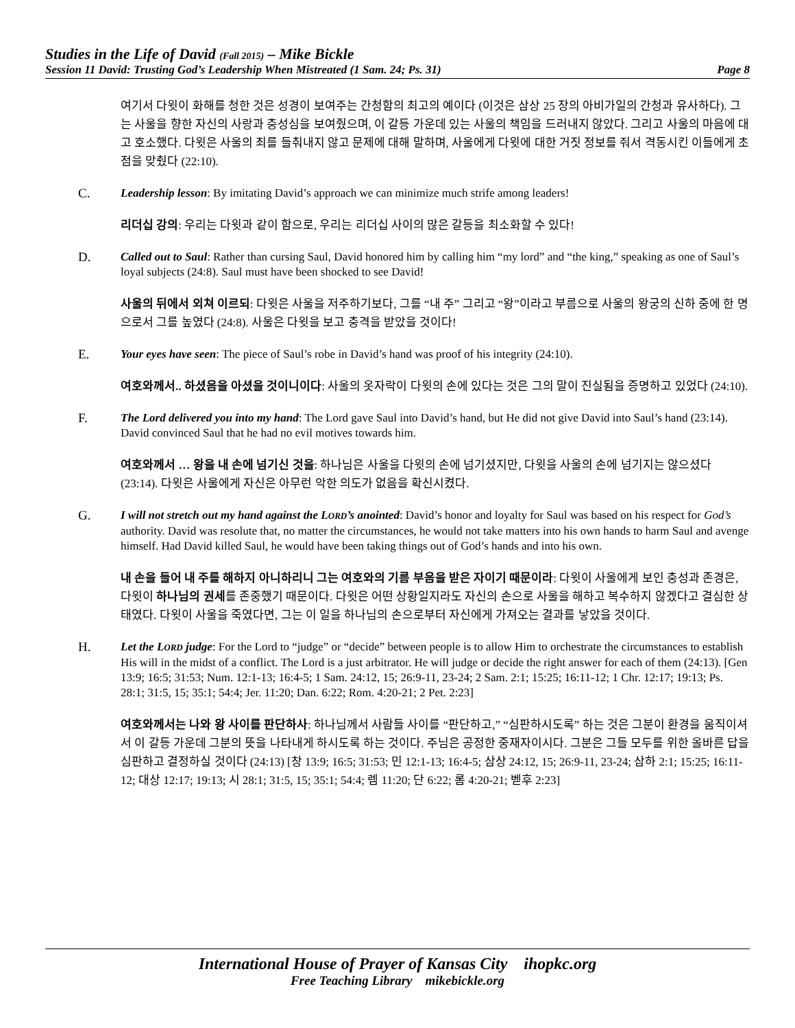Studies in the Life of David (Fall 2015) – Mike Bickle
Session 11 David: Trusting God’s Leadership When Mistreated (1 Sam. 24; Ps. 31) Page 8
여기서 다윗이 화해를 청한 것은 성경이 보여주는 간청함의 최고의 예이다 (이것은 삼상 25 장의 아비가일의 간청과 유사하다). 그는 사울을 향한 자신의 사랑과 충성심을 보여줬으며, 이 갈등 가운데 있는 사울의 책임을 드러내지 않았다. 그리고 사울의 마음에 대고 호소했다. 다윗은 사울의 죄를 들춰내지 않고 문제에 대해 말하며, 사울에게 다윗에 대한 거짓 정보를 줘서 격동시킨 이들에게 초점을 맞췄다 (22:10).
C. Leadership lesson: By imitating David’s approach we can minimize much strife among leaders!
리더십 강의: 우리는 다윗과 같이 함으로, 우리는 리더십 사이의 많은 갈등을 최소화할 수 있다!
D. Called out to Saul: Rather than cursing Saul, David honored him by calling him “my lord” and “the king,” speaking as one of Saul’s loyal subjects (24:8). Saul must have been shocked to see David!
사울의 뒤에서 외쳐 이르되: 다윗은 사울을 저주하기보다, 그를 “내 주” 그리고 “왕”이라고 부름으로 사울의 왕궁의 신하 중에 한 명으로서 그를 높였다 (24:8). 사울은 다윗을 보고 충격을 받았을 것이다!
E. Your eyes have seen: The piece of Saul’s robe in David’s hand was proof of his integrity (24:10).
여호와께서.. 하셨음을 아셨을 것이니이다: 사울의 옷자락이 다윗의 손에 있다는 것은 그의 말이 진실됨을 증명하고 있었다 (24:10).
F. The Lord delivered you into my hand: The Lord gave Saul into David’s hand, but He did not give David into Saul’s hand (23:14). David convinced Saul that he had no evil motives towards him.
여호와께서 … 왕을 내 손에 넘기신 것을: 하나님은 사울을 다윗의 손에 넘기셨지만, 다윗을 사울의 손에 넘기지는 않으셨다 (23:14). 다윗은 사울에게 자신은 아무런 악한 의도가 없음을 확신시켰다.
G. I will not stretch out my hand against the LORD’s anointed: David’s honor and loyalty for Saul was based on his respect for God’s authority. David was resolute that, no matter the circumstances, he would not take matters into his own hands to harm Saul and avenge himself. Had David killed Saul, he would have been taking things out of God’s hands and into his own.
내 손을 들어 내 주를 해하지 아니하리니 그는 여호와의 기름 부음을 받은 자이기 때문이라: 다윗이 사울에게 보인 충성과 존경은, 다윗이 하나님의 권세를 존중했기 때문이다. 다윗은 어떤 상황일지라도 자신의 손으로 사울을 해하고 복수하지 않겠다고 결심한 상태였다. 다윗이 사울을 죽였다면, 그는 이 일을 하나님의 손으로부터 자신에게 가져오는 결과를 낳았을 것이다.
H. Let the LORD judge: For the Lord to “judge” or “decide” between people is to allow Him to orchestrate the circumstances to establish His will in the midst of a conflict. The Lord is a just arbitrator. He will judge or decide the right answer for each of them (24:13). [Gen 13:9; 16:5; 31:53; Num. 12:1-13; 16:4-5; 1 Sam. 24:12, 15; 26:9-11, 23-24; 2 Sam. 2:1; 15:25; 16:11-12; 1 Chr. 12:17; 19:13; Ps. 28:1; 31:5, 15; 35:1; 54:4; Jer. 11:20; Dan. 6:22; Rom. 4:20-21; 2 Pet. 2:23]
여호와께서는 나와 왕 사이를 판단하사: 하나님께서 사람들 사이를 “판단하고,” “심판하시도록” 하는 것은 그분이 환경을 움직이셔서 이 갈등 가운데 그분의 뜻을 나타내게 하시도록 하는 것이다. 주님은 공정한 중재자이시다. 그분은 그들 모두를 위한 올바른 답을 심판하고 결정하실 것이다 (24:13) [창 13:9; 16:5; 31:53; 민 12:1-13; 16:4-5; 삼상 24:12, 15; 26:9-11, 23-24; 삼하 2:1; 15:25; 16:11-12; 대상 12:17; 19:13; 시 28:1; 31:5, 15; 35:1; 54:4; 렘 11:20; 단 6:22; 롬 4:20-21; 벧후 2:23]
International House of Prayer of Kansas City ihopkc.org
Free Teaching Library mikebickle.org